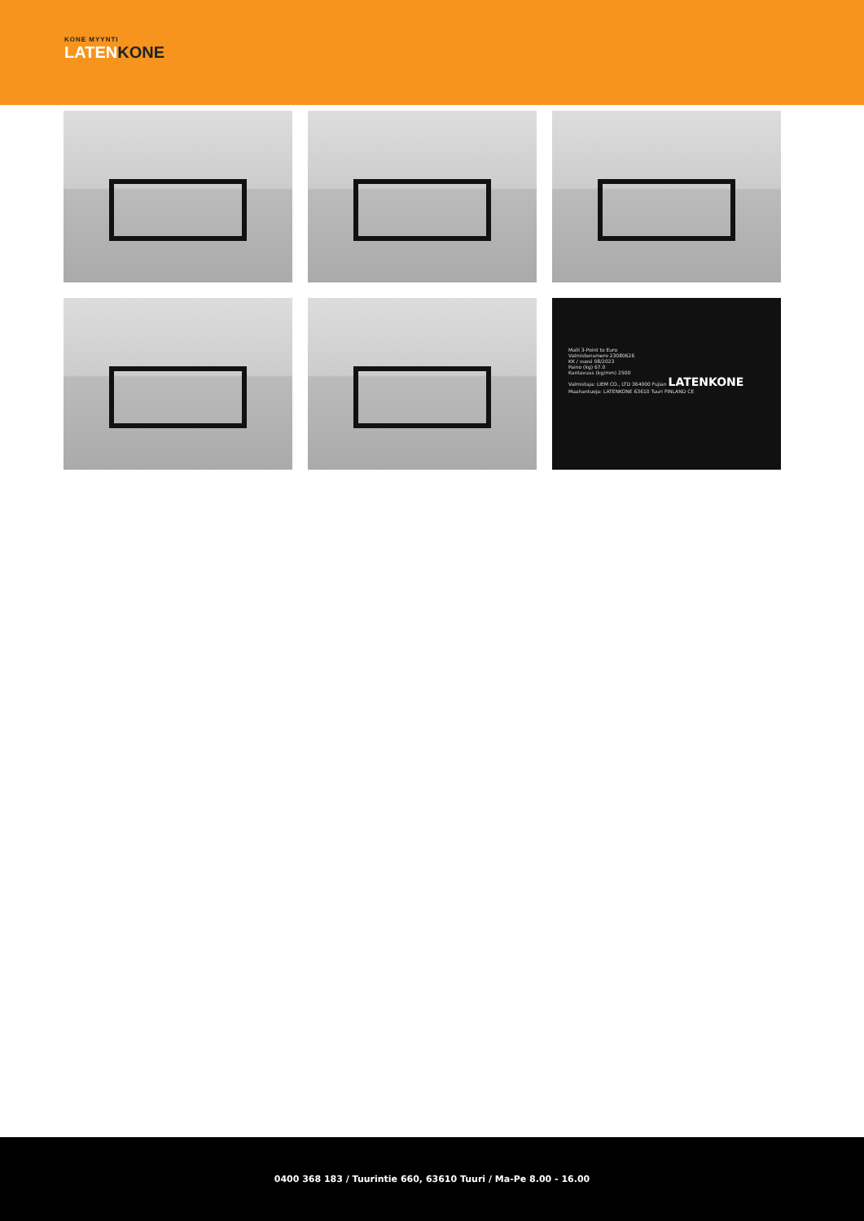KONE MYYNTI
LATENKONE
Malli 3-Point to Euro
Valmistenumero 23080626
KK / vuosi 08/2023
Paino (kg) 67.0
Kantavuus (kg/mm) 2500
Valmistaja: LIEM CO., LTD 364000 Fujian LATENKONE Maahantuoja: LATENKONE 63610 Tuuri FINLAND CE
0400 368 183 / Tuurintie 660, 63610 Tuuri / Ma-Pe 8.00 - 16.00